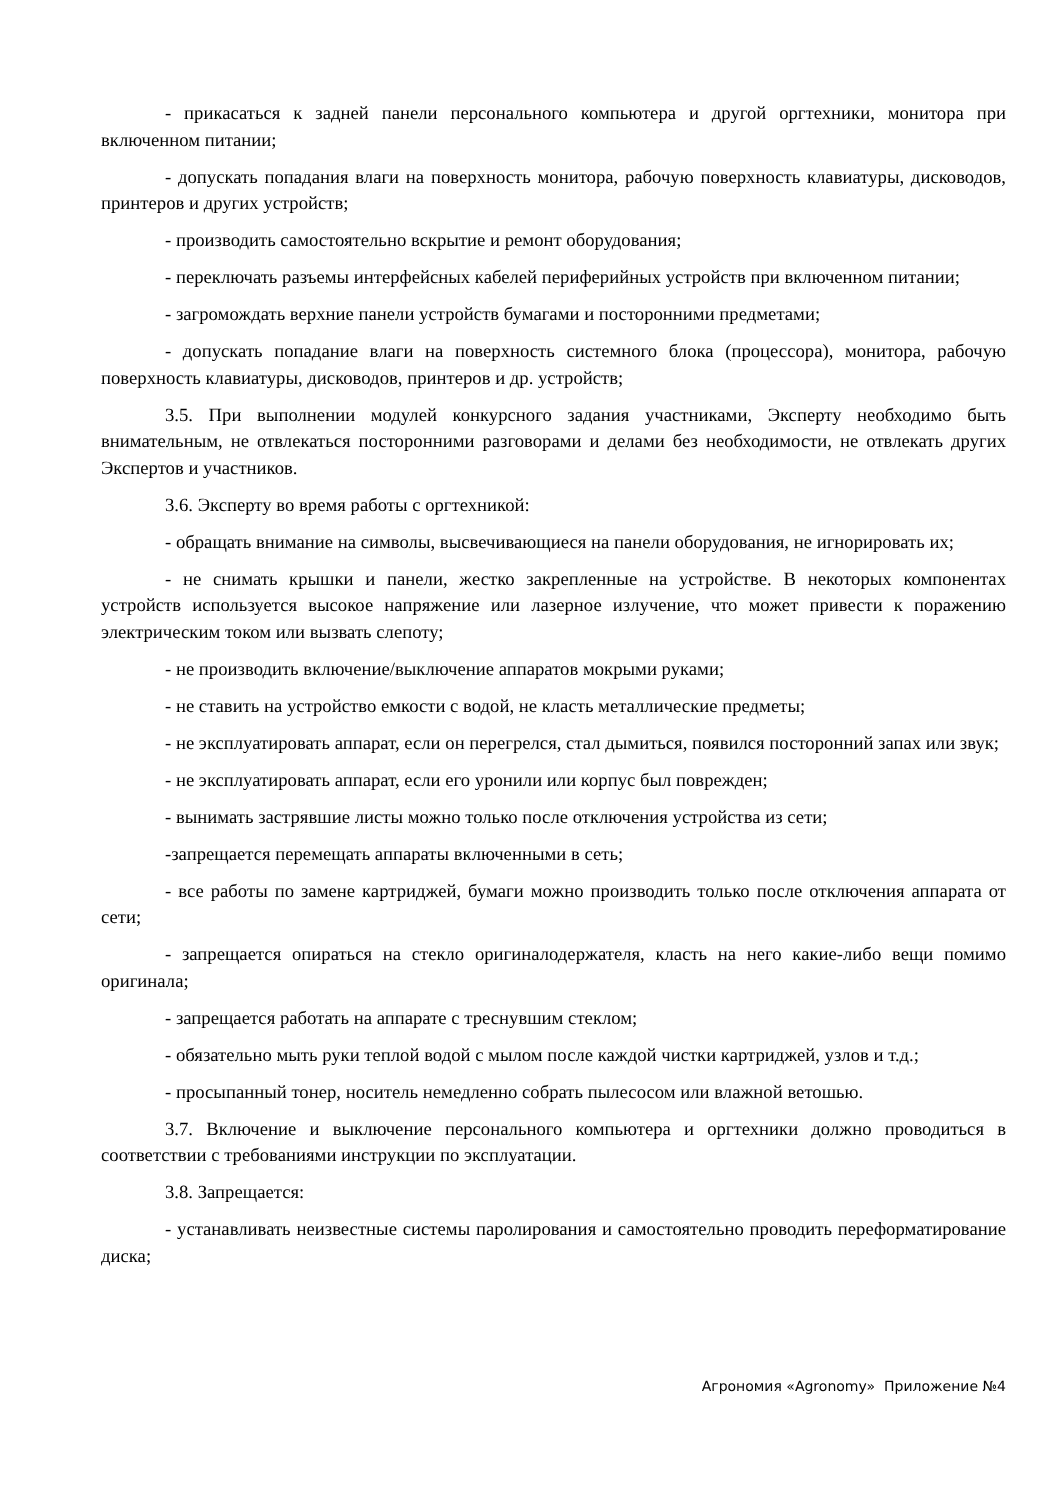- прикасаться к задней панели персонального компьютера и другой оргтехники, монитора при включенном питании;
- допускать попадания влаги на поверхность монитора, рабочую поверхность клавиатуры, дисководов, принтеров и других устройств;
- производить самостоятельно вскрытие и ремонт оборудования;
- переключать разъемы интерфейсных кабелей периферийных устройств при включенном питании;
- загромождать верхние панели устройств бумагами и посторонними предметами;
- допускать попадание влаги на поверхность системного блока (процессора), монитора, рабочую поверхность клавиатуры, дисководов, принтеров и др. устройств;
3.5. При выполнении модулей конкурсного задания участниками, Эксперту необходимо быть внимательным, не отвлекаться посторонними разговорами и делами без необходимости, не отвлекать других Экспертов и участников.
3.6. Эксперту во время работы с оргтехникой:
- обращать внимание на символы, высвечивающиеся на панели оборудования, не игнорировать их;
- не снимать крышки и панели, жестко закрепленные на устройстве. В некоторых компонентах устройств используется высокое напряжение или лазерное излучение, что может привести к поражению электрическим током или вызвать слепоту;
- не производить включение/выключение аппаратов мокрыми руками;
- не ставить на устройство емкости с водой, не класть металлические предметы;
- не эксплуатировать аппарат, если он перегрелся, стал дымиться, появился посторонний запах или звук;
- не эксплуатировать аппарат, если его уронили или корпус был поврежден;
- вынимать застрявшие листы можно только после отключения устройства из сети;
-запрещается перемещать аппараты включенными в сеть;
- все работы по замене картриджей, бумаги можно производить только после отключения аппарата от сети;
- запрещается опираться на стекло оригиналодержателя, класть на него какие-либо вещи помимо оригинала;
- запрещается работать на аппарате с треснувшим стеклом;
- обязательно мыть руки теплой водой с мылом после каждой чистки картриджей, узлов и т.д.;
- просыпанный тонер, носитель немедленно собрать пылесосом или влажной ветошью.
3.7. Включение и выключение персонального компьютера и оргтехники должно проводиться в соответствии с требованиями инструкции по эксплуатации.
3.8. Запрещается:
- устанавливать неизвестные системы паролирования и самостоятельно проводить переформатирование диска;
Агрономия «Agronomy» Приложение №4